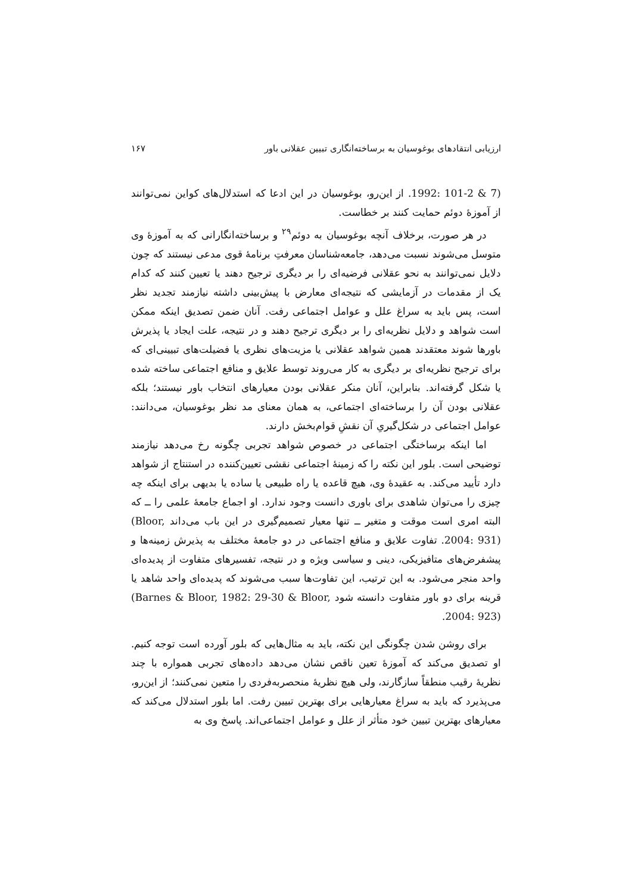ارزیابی انتقادهای بوغوسیان به برساخته‌انگاری تبیین عقلانی باور ۱۶۷
1992: 101-2 & 7). از این‌رو، بوغوسیان در این ادعا که استدلال‌های کواین نمی‌توانند از آموزهٔ دوئم حمایت کنند بر خطاست.
در هر صورت، برخلاف آنچه بوغوسیان به دوئم<sup>۲۹</sup> و برساخته‌انگارانی که به آموزهٔ وی متوسل می‌شوند نسبت می‌دهد، جامعه‌شناسان معرفتِ برنامهٔ قوی مدعی نیستند که چون دلایل نمی‌توانند به نحو عقلانی فرضیه‌ای را بر دیگری ترجیح دهند یا تعیین کنند که کدام یک از مقدمات در آزمایشی که نتیجه‌ای معارض با پیش‌بینی داشته نیازمند تجدید نظر است، پس باید به سراغ علل و عوامل اجتماعی رفت. آنان ضمن تصدیق اینکه ممکن است شواهد و دلایل نظریه‌ای را بر دیگری ترجیح دهند و در نتیجه، علت ایجاد یا پذیرش باورها شوند معتقدند همین شواهد عقلانی یا مزیت‌های نظری یا فضیلت‌های تبیینی‌ای که برای ترجیح نظریه‌ای بر دیگری به کار می‌روند توسط علایق و منافع اجتماعی ساخته شده یا شکل گرفته‌اند. بنابراین، آنان منکر عقلانی بودن معیارهای انتخاب باور نیستند؛ بلکه عقلانی بودن آن را برساخته‌ای اجتماعی، به همان معنای مد نظر بوغوسیان، می‌دانند: عوامل اجتماعی در شکل‌گیریِ آن نقشِ قوام‌بخش دارند.
اما اینکه برساختگی اجتماعی در خصوص شواهد تجربی چگونه رخ می‌دهد نیازمند توضیحی است. بلور این نکته را که زمینهٔ اجتماعی نقشی تعیین‌کننده در استنتاج از شواهد دارد تأیید می‌کند. به عقیدهٔ وی، هیچ قاعده یا راه طبیعی یا ساده یا بدیهی برای اینکه چه چیزی را می‌توان شاهدی برای باوری دانست وجود ندارد. او اجماع جامعهٔ علمی را ــ که البته امری است موقت و متغیر ــ تنها معیار تصمیم‌گیری در این باب می‌داند (Bloor, 2004: 931). تفاوت علایق و منافع اجتماعی در دو جامعهٔ مختلف به پذیرش زمینه‌ها و پیشفرض‌های متافیزیکی، دینی و سیاسی ویژه و در نتیجه، تفسیرهای متفاوت از پدیده‌ای واحد منجر می‌شود. به این ترتیب، این تفاوت‌ها سبب می‌شوند که پدیده‌ای واحد شاهد یا قرینه برای دو باور متفاوت دانسته شود (Barnes & Bloor, 1982: 29-30 & Bloor, 2004: 923).
برای روشن شدن چگونگی این نکته، باید به مثال‌هایی که بلور آورده است توجه کنیم. او تصدیق می‌کند که آموزهٔ تعین ناقص نشان می‌دهد داده‌های تجربی همواره با چند نظریهٔ رقیب منطقاً سازگارند، ولی هیچ نظریهٔ منحصربه‌فردی را متعین نمی‌کنند؛ از این‌رو، می‌پذیرد که باید به سراغ معیارهایی برای بهترین تبیین رفت. اما بلور استدلال می‌کند که معیارهای بهترین تبیین خود متأثر از علل و عوامل اجتماعی‌اند. پاسخ وی به